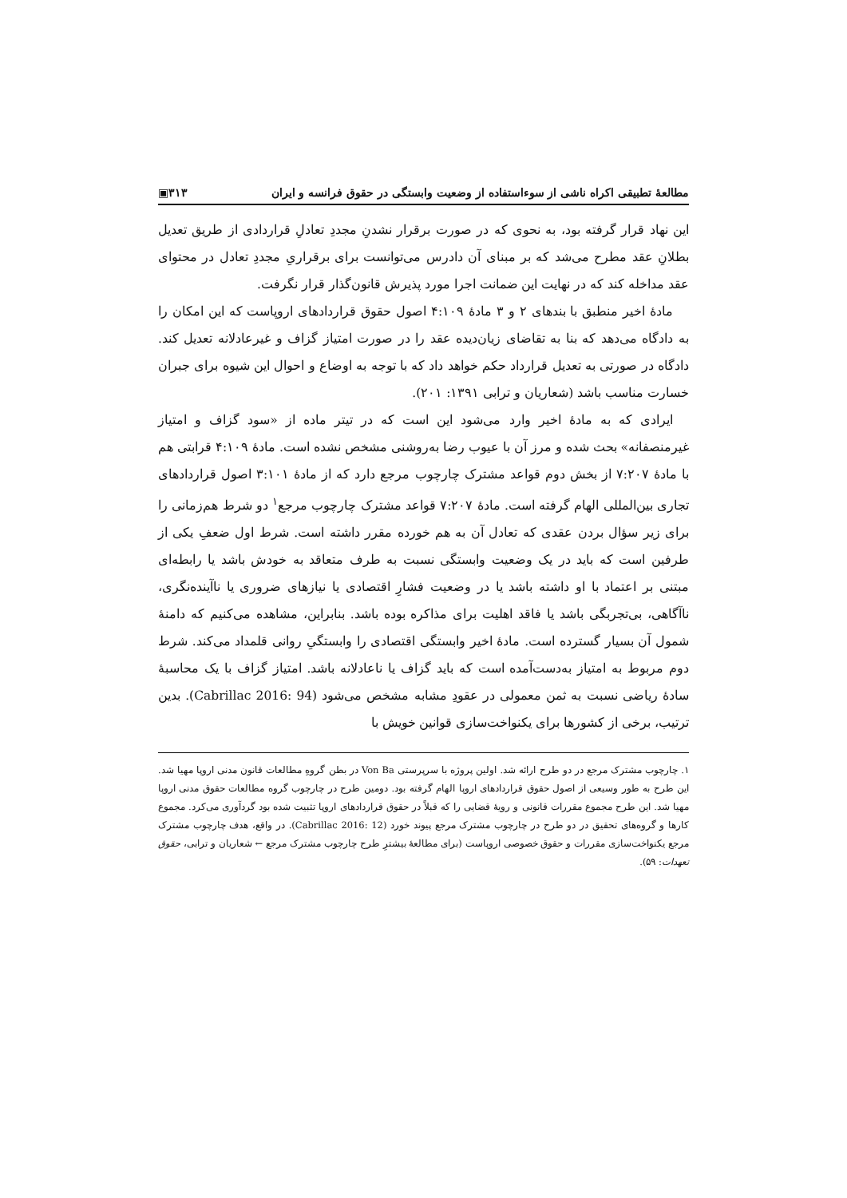مطالعهٔ تطبیقی اکراه ناشی از سوءاستفاده از وضعیت وابستگی در حقوق فرانسه و ایران ۳۱۳▣
این نهاد قرار گرفته بود، به نحوی که در صورت برقرار نشدنِ مجددِ تعادلِ قراردادی از طریق تعدیل بطلانِ عقد مطرح می‌شد که بر مبنای آن دادرس می‌توانست برای برقراریِ مجددِ تعادل در محتوای عقد مداخله کند که در نهایت این ضمانت اجرا مورد پذیرش قانون‌گذار قرار نگرفت.
مادهٔ اخیر منطبق با بندهای ۲ و ۳ مادهٔ ۴:۱۰۹ اصول حقوق قراردادهای اروپاست که این امکان را به دادگاه می‌دهد که بنا به تقاضای زیان‌دیده عقد را در صورت امتیاز گزاف و غیرعادلانه تعدیل کند. دادگاه در صورتی به تعدیل قرارداد حکم خواهد داد که با توجه به اوضاع و احوال این شیوه برای جبران خسارت مناسب باشد (شعاریان و ترابی ۱۳۹۱: ۲۰۱).
ایرادی که به مادهٔ اخیر وارد می‌شود این است که در تیتر ماده از «سود گزاف و امتیاز غیرمنصفانه» بحث شده و مرز آن با عیوب رضا به‌روشنی مشخص نشده است. مادهٔ ۴:۱۰۹ قرابتی هم با مادهٔ ۷:۲۰۷ از بخش دوم قواعد مشترک چارچوب مرجع دارد که از مادهٔ ۳:۱۰۱ اصول قراردادهای تجاری بین‌المللی الهام گرفته است. مادهٔ ۷:۲۰۷ قواعد مشترک چارچوب مرجع<sup>۱</sup> دو شرط هم‌زمانی را برای زیر سؤال بردن عقدی که تعادل آن به هم خورده مقرر داشته است. شرط اول ضعفِ یکی از طرفین است که باید در یک وضعیت وابستگی نسبت به طرف متعاقد به خودش باشد یا رابطه‌ای مبتنی بر اعتماد با او داشته باشد یا در وضعیت فشارِ اقتصادی یا نیازهای ضروری یا ناآینده‌نگری، ناآگاهی، بی‌تجربگی باشد یا فاقد اهلیت برای مذاکره بوده باشد. بنابراین، مشاهده می‌کنیم که دامنهٔ شمول آن بسیار گسترده است. مادهٔ اخیر وابستگی اقتصادی را وابستگیِ روانی قلمداد می‌کند. شرط دوم مربوط به امتیاز به‌دست‌آمده است که باید گزاف یا ناعادلانه باشد. امتیاز گزاف با یک محاسبهٔ سادهٔ ریاضی نسبت به ثمن معمولی در عقودِ مشابه مشخص می‌شود (Cabrillac 2016: 94). بدین ترتیب، برخی از کشورها برای یکنواخت‌سازی قوانین خویش با
۱. چارچوب مشترک مرجع در دو طرح ارائه شد. اولین پروژه با سرپرستی Von Ba در بطن گروهِ مطالعات قانون مدنی اروپا مهیا شد. این طرح به طور وسیعی از اصول حقوق قراردادهای اروپا الهام گرفته بود. دومین طرح در چارچوب گروه مطالعات حقوق مدنی اروپا مهیا شد. این طرح مجموع مقررات قانونی و رویهٔ قضایی را که قبلاً در حقوق قراردادهای اروپا تثبیت شده بود گردآوری می‌کرد. مجموع کارها و گروه‌های تحقیق در دو طرح در چارچوب مشترک مرجع پیوند خورد (Cabrillac 2016: 12). در واقع، هدف چارچوب مشترک مرجع یکنواخت‌سازی مقررات و حقوق خصوصی اروپاست (برای مطالعهٔ بیشترِ طرح چارچوب مشترک مرجع ← شعاریان و ترابی، حقوق تعهدات: ۵۹).